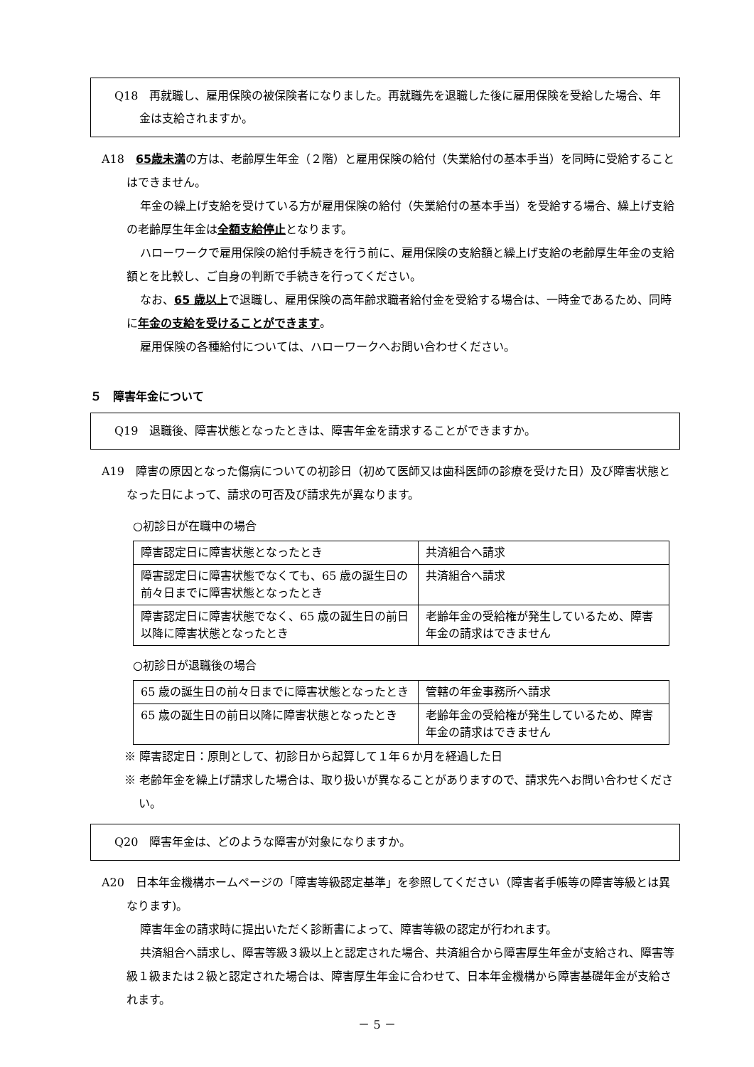Q18　再就職し、雇用保険の被保険者になりました。再就職先を退職した後に雇用保険を受給した場合、年金は支給されますか。
A18　65歳未満の方は、老齢厚生年金（２階）と雇用保険の給付（失業給付の基本手当）を同時に受給することはできません。
年金の繰上げ支給を受けている方が雇用保険の給付（失業給付の基本手当）を受給する場合、繰上げ支給の老齢厚生年金は全額支給停止となります。
ハローワークで雇用保険の給付手続きを行う前に、雇用保険の支給額と繰上げ支給の老齢厚生年金の支給額とを比較し、ご自身の判断で手続きを行ってください。
なお、65 歳以上で退職し、雇用保険の高年齢求職者給付金を受給する場合は、一時金であるため、同時に年金の支給を受けることができます。
雇用保険の各種給付については、ハローワークへお問い合わせください。
５　障害年金について
Q19　退職後、障害状態となったときは、障害年金を請求することができますか。
A19　障害の原因となった傷病についての初診日（初めて医師又は歯科医師の診療を受けた日）及び障害状態となった日によって、請求の可否及び請求先が異なります。
○初診日が在職中の場合
| 障害認定日に障害状態となったとき | 共済組合へ請求 |
| 障害認定日に障害状態でなくても、65 歳の誕生日の前々日までに障害状態となったとき | 共済組合へ請求 |
| 障害認定日に障害状態でなく、65 歳の誕生日の前日以降に障害状態となったとき | 老齢年金の受給権が発生しているため、障害年金の請求はできません |
○初診日が退職後の場合
| 65 歳の誕生日の前々日までに障害状態となったとき | 管轄の年金事務所へ請求 |
| 65 歳の誕生日の前日以降に障害状態となったとき | 老齢年金の受給権が発生しているため、障害年金の請求はできません |
※ 障害認定日：原則として、初診日から起算して１年６か月を経過した日
※ 老齢年金を繰上げ請求した場合は、取り扱いが異なることがありますので、請求先へお問い合わせください。
Q20　障害年金は、どのような障害が対象になりますか。
A20　日本年金機構ホームページの「障害等級認定基準」を参照してください（障害者手帳等の障害等級とは異なります)。
障害年金の請求時に提出いただく診断書によって、障害等級の認定が行われます。
共済組合へ請求し、障害等級３級以上と認定された場合、共済組合から障害厚生年金が支給され、障害等級１級または２級と認定された場合は、障害厚生年金に合わせて、日本年金機構から障害基礎年金が支給されます。
－ 5 －